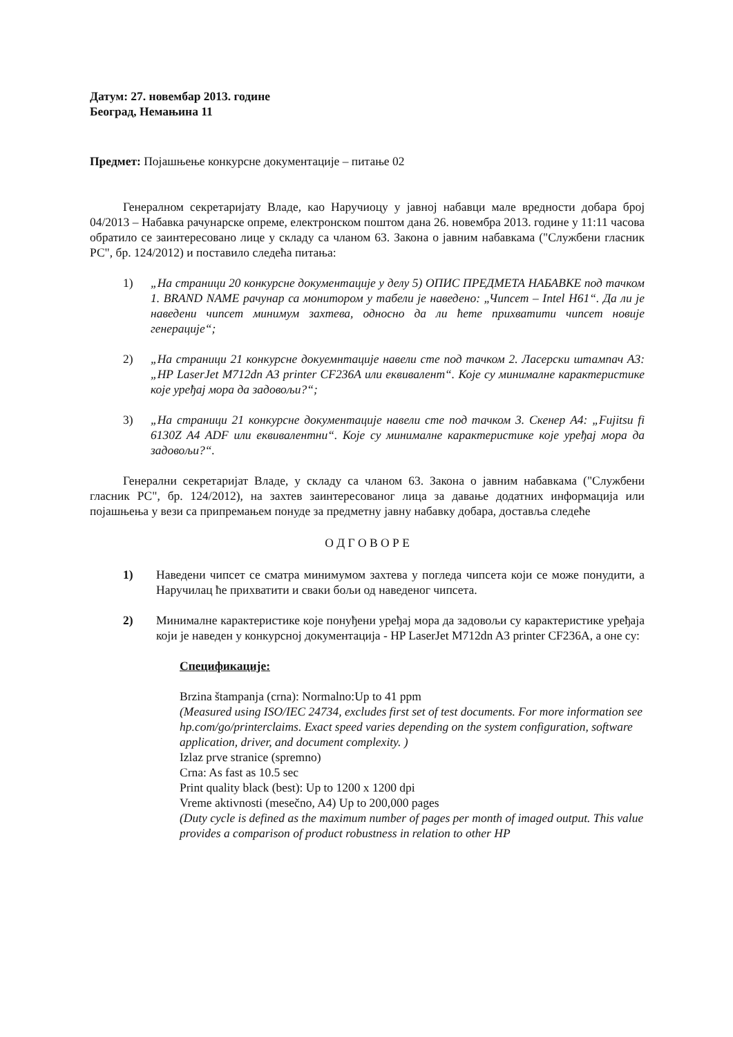Датум: 27. новембар 2013. године
Београд, Немањина 11
Предмет: Појашњење конкурсне документације – питање 02
Генералном секретаријату Владе, као Наручиоцу у јавној набавци мале вредности добара број 04/2013 – Набавка рачунарске опреме, електронском поштом дана 26. новембра 2013. године у 11:11 часова обратило се заинтересовано лице у складу са чланом 63. Закона о јавним набавкама ("Службени гласник РС", бр. 124/2012) и поставило следећа питања:
1) „На страници 20 конкурсне документације у делу 5) ОПИС ПРЕДМЕТА НАБАВКЕ под тачком 1. BRAND NAME рачунар са монитором у табели је наведено: „Чипсет – Intel H61“. Да ли је наведени чипсет минимум захтева, односно да ли ћете прихватити чипсет новије генерације“;
2) „На страници 21 конкурсне докуемнтације навели сте под тачком 2. Ласерски штампач А3: „HP LaserJet M712dn A3 printer CF236A или еквивалент“. Које су минималне карактеристике које уређај мора да задовољи?“;
3) „На страници 21 конкурсне документације навели сте под тачком 3. Скенер А4: „Fujitsu fi 6130Z A4 ADF или еквивалентни“. Које су минималне карактеристике које уређај мора да задовољи?“.
Генерални секретаријат Владе, у складу са чланом 63. Закона о јавним набавкама ("Службени гласник РС", бр. 124/2012), на захтев заинтересованог лица за давање додатних информација или појашњења у вези са припремањем понуде за предметну јавну набавку добара, доставља следеће
О Д Г О В О Р Е
1) Наведени чипсет се сматра минимумом захтева у погледа чипсета који се може понудити, а Наручилац ће прихватити и сваки бољи од наведеног чипсета.
2) Минималне карактеристике које понуђени уређај мора да задовољи су карактеристике уређаја који је наведен у конкурсној документација - HP LaserJet M712dn A3 printer CF236A, а оне су:
Спецификације:
Brzina štampanja (crna): Normalno:Up to 41 ppm
(Measured using ISO/IEC 24734, excludes first set of test documents. For more information see hp.com/go/printerclaims. Exact speed varies depending on the system configuration, software application, driver, and document complexity. )
Izlaz prve stranice (spremno)
Crna: As fast as 10.5 sec
Print quality black (best): Up to 1200 x 1200 dpi
Vreme aktivnosti (mesečno, A4) Up to 200,000 pages
(Duty cycle is defined as the maximum number of pages per month of imaged output. This value provides a comparison of product robustness in relation to other HP